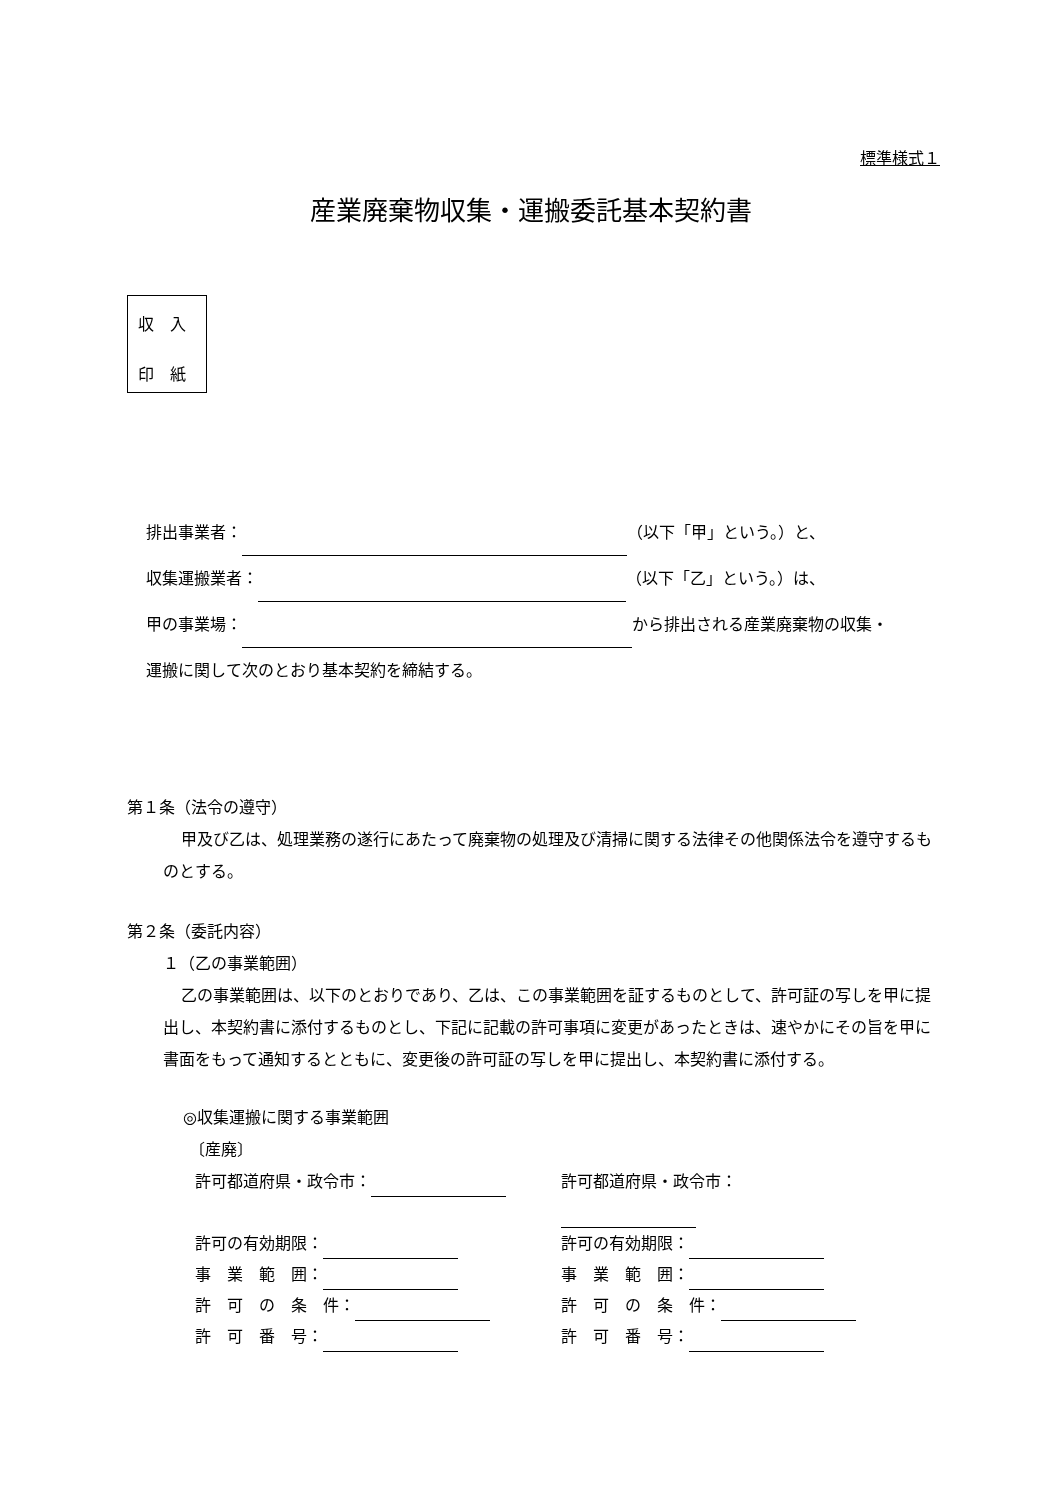標準様式１
産業廃棄物収集・運搬委託基本契約書
収　入
印　紙
排出事業者： （以下「甲」という。）と、
収集運搬業者： （以下「乙」という。）は、
甲の事業場： から排出される産業廃棄物の収集・
運搬に関して次のとおり基本契約を締結する。
第１条（法令の遵守）
甲及び乙は、処理業務の遂行にあたって廃棄物の処理及び清掃に関する法律その他関係法令を遵守するものとする。
第２条（委託内容）
１（乙の事業範囲）
乙の事業範囲は、以下のとおりであり、乙は、この事業範囲を証するものとして、許可証の写しを甲に提出し、本契約書に添付するものとし、下記に記載の許可事項に変更があったときは、速やかにその旨を甲に書面をもって通知するとともに、変更後の許可証の写しを甲に提出し、本契約書に添付する。
◎収集運搬に関する事業範囲
〔産廃〕
許可都道府県・政令市：
許可都道府県・政令市：
許可の有効期限：
許可の有効期限：
事　業　範　囲：
事　業　範　囲：
許　可　の　条　件：
許　可　の　条　件：
許　可　番　号：
許　可　番　号：